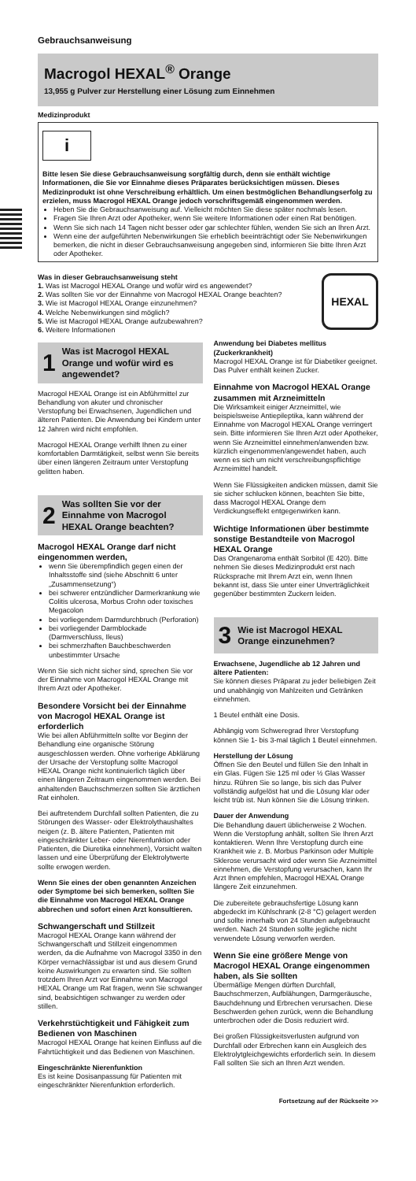Gebrauchsanweisung
Macrogol HEXAL<sup>®</sup> Orange
13,955 g Pulver zur Herstellung einer Lösung zum Einnehmen
Medizinprodukt
i
Bitte lesen Sie diese Gebrauchsanweisung sorgfältig durch, denn sie enthält wichtige Informationen, die Sie vor Einnahme dieses Präparates berücksichtigen müssen. Dieses Medizinprodukt ist ohne Verschreibung erhältlich. Um einen bestmöglichen Behandlungserfolg zu erzielen, muss Macrogol HEXAL Orange jedoch vorschriftsgemäß eingenommen werden.
Heben Sie die Gebrauchsanweisung auf. Vielleicht möchten Sie diese später nochmals lesen.
Fragen Sie Ihren Arzt oder Apotheker, wenn Sie weitere Informationen oder einen Rat benötigen.
Wenn Sie sich nach 14 Tagen nicht besser oder gar schlechter fühlen, wenden Sie sich an Ihren Arzt.
Wenn eine der aufgeführten Nebenwirkungen Sie erheblich beeinträchtigt oder Sie Nebenwirkungen bemerken, die nicht in dieser Gebrauchsanweisung angegeben sind, informieren Sie bitte Ihren Arzt oder Apotheker.
Was in dieser Gebrauchsanweisung steht
1. Was ist Macrogol HEXAL Orange und wofür wird es angewendet?
2. Was sollten Sie vor der Einnahme von Macrogol HEXAL Orange beachten?
3. Wie ist Macrogol HEXAL Orange einzunehmen?
4. Welche Nebenwirkungen sind möglich?
5. Wie ist Macrogol HEXAL Orange aufzubewahren?
6. Weitere Informationen
HEXAL
1 Was ist Macrogol HEXAL Orange und wofür wird es angewendet?
Macrogol HEXAL Orange ist ein Abführmittel zur Behandlung von akuter und chronischer Verstopfung bei Erwachsenen, Jugendlichen und älteren Patienten. Die Anwendung bei Kindern unter 12 Jahren wird nicht empfohlen.
Macrogol HEXAL Orange verhilft Ihnen zu einer komfortablen Darmtätigkeit, selbst wenn Sie bereits über einen längeren Zeitraum unter Verstopfung gelitten haben.
2 Was sollten Sie vor der Einnahme von Macrogol HEXAL Orange beachten?
Macrogol HEXAL Orange darf nicht eingenommen werden,
wenn Sie überempfindlich gegen einen der Inhaltsstoffe sind (siehe Abschnitt 6 unter „Zusammensetzung“)
bei schwerer entzündlicher Darmerkrankung wie Colitis ulcerosa, Morbus Crohn oder toxisches Megacolon
bei vorliegendem Darmdurchbruch (Perforation)
bei vorliegender Darmblockade (Darmverschluss, Ileus)
bei schmerzhaften Bauchbeschwerden unbestimmter Ursache
Wenn Sie sich nicht sicher sind, sprechen Sie vor der Einnahme von Macrogol HEXAL Orange mit Ihrem Arzt oder Apotheker.
Besondere Vorsicht bei der Einnahme von Macrogol HEXAL Orange ist erforderlich
Wie bei allen Abführmitteln sollte vor Beginn der Behandlung eine organische Störung ausgeschlossen werden. Ohne vorherige Abklärung der Ursache der Verstopfung sollte Macrogol HEXAL Orange nicht kontinuierlich täglich über einen längeren Zeitraum eingenommen werden. Bei anhaltenden Bauchschmerzen sollten Sie ärztlichen Rat einholen.
Bei auftretendem Durchfall sollten Patienten, die zu Störungen des Wasser- oder Elektrolythaushaltes neigen (z. B. ältere Patienten, Patienten mit eingeschränkter Leber- oder Nierenfunktion oder Patienten, die Diuretika einnehmen), Vorsicht walten lassen und eine Überprüfung der Elektrolytwerte sollte erwogen werden.
Wenn Sie eines der oben genannten Anzeichen oder Symptome bei sich bemerken, sollten Sie die Einnahme von Macrogol HEXAL Orange abbrechen und sofort einen Arzt konsultieren.
Schwangerschaft und Stillzeit
Macrogol HEXAL Orange kann während der Schwangerschaft und Stillzeit eingenommen werden, da die Aufnahme von Macrogol 3350 in den Körper vernachlässigbar ist und aus diesem Grund keine Auswirkungen zu erwarten sind. Sie sollten trotzdem Ihren Arzt vor Einnahme von Macrogol HEXAL Orange um Rat fragen, wenn Sie schwanger sind, beabsichtigen schwanger zu werden oder stillen.
Verkehrstüchtigkeit und Fähigkeit zum Bedienen von Maschinen
Macrogol HEXAL Orange hat keinen Einfluss auf die Fahrtüchtigkeit und das Bedienen von Maschinen.
Eingeschränkte Nierenfunktion
Es ist keine Dosisanpassung für Patienten mit eingeschränkter Nierenfunktion erforderlich.
Anwendung bei Diabetes mellitus (Zuckerkrankheit)
Macrogol HEXAL Orange ist für Diabetiker geeignet. Das Pulver enthält keinen Zucker.
Einnahme von Macrogol HEXAL Orange zusammen mit Arzneimitteln
Die Wirksamkeit einiger Arzneimittel, wie beispielsweise Antiepileptika, kann während der Einnahme von Macrogol HEXAL Orange verringert sein. Bitte informieren Sie Ihren Arzt oder Apotheker, wenn Sie Arzneimittel einnehmen/anwenden bzw. kürzlich eingenommen/angewendet haben, auch wenn es sich um nicht verschreibungspflichtige Arzneimittel handelt.
Wenn Sie Flüssigkeiten andicken müssen, damit Sie sie sicher schlucken können, beachten Sie bitte, dass Macrogol HEXAL Orange dem Verdickungseffekt entgegenwirken kann.
Wichtige Informationen über bestimmte sonstige Bestandteile von Macrogol HEXAL Orange
Das Orangenaroma enthält Sorbitol (E 420). Bitte nehmen Sie dieses Medizinprodukt erst nach Rücksprache mit Ihrem Arzt ein, wenn Ihnen bekannt ist, dass Sie unter einer Unverträglichkeit gegenüber bestimmten Zuckern leiden.
3 Wie ist Macrogol HEXAL Orange einzunehmen?
Erwachsene, Jugendliche ab 12 Jahren und ältere Patienten:
Sie können dieses Präparat zu jeder beliebigen Zeit und unabhängig von Mahlzeiten und Getränken einnehmen.
1 Beutel enthält eine Dosis.
Abhängig vom Schweregrad Ihrer Verstopfung können Sie 1- bis 3-mal täglich 1 Beutel einnehmen.
Herstellung der Lösung
Öffnen Sie den Beutel und füllen Sie den Inhalt in ein Glas. Fügen Sie 125 ml oder ½ Glas Wasser hinzu. Rühren Sie so lange, bis sich das Pulver vollständig aufgelöst hat und die Lösung klar oder leicht trüb ist. Nun können Sie die Lösung trinken.
Dauer der Anwendung
Die Behandlung dauert üblicherweise 2 Wochen. Wenn die Verstopfung anhält, sollten Sie Ihren Arzt kontaktieren. Wenn Ihre Verstopfung durch eine Krankheit wie z. B. Morbus Parkinson oder Multiple Sklerose verursacht wird oder wenn Sie Arzneimittel einnehmen, die Verstopfung verursachen, kann Ihr Arzt Ihnen empfehlen, Macrogol HEXAL Orange längere Zeit einzunehmen.
Die zubereitete gebrauchsfertige Lösung kann abgedeckt im Kühlschrank (2-8 °C) gelagert werden und sollte innerhalb von 24 Stunden aufgebraucht werden. Nach 24 Stunden sollte jegliche nicht verwendete Lösung verworfen werden.
Wenn Sie eine größere Menge von Macrogol HEXAL Orange eingenommen haben, als Sie sollten
Übermäßige Mengen dürften Durchfall, Bauchschmerzen, Aufblähungen, Darmgeräusche, Bauchdehnung und Erbrechen verursachen. Diese Beschwerden gehen zurück, wenn die Behandlung unterbrochen oder die Dosis reduziert wird.
Bei großen Flüssigkeitsverlusten aufgrund von Durchfall oder Erbrechen kann ein Ausgleich des Elektrolytgleichgewichts erforderlich sein. In diesem Fall sollten Sie sich an Ihren Arzt wenden.
Fortsetzung auf der Rückseite >>